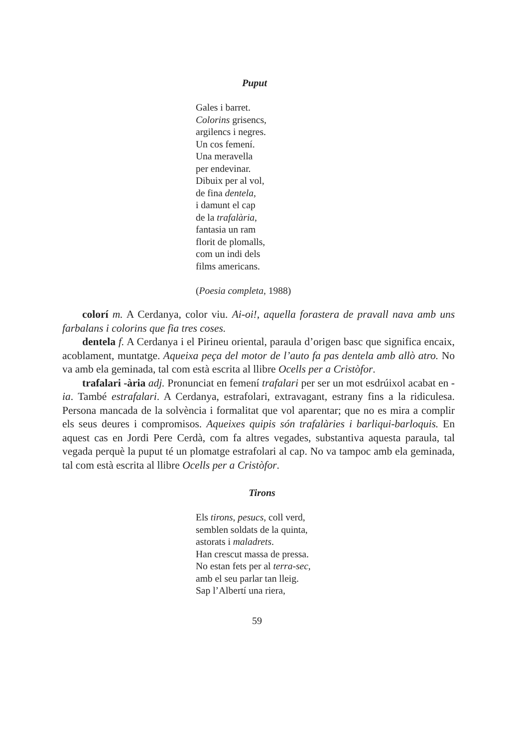Puput
Gales i barret.
Colorins grisencs,
argilencs i negres.
Un cos femení.
Una meravella
per endevinar.
Dibuix per al vol,
de fina dentela,
i damunt el cap
de la trafalària,
fantasia un ram
florit de plomalls,
com un indi dels
films americans.
(Poesia completa, 1988)
colorí m. A Cerdanya, color viu. Ai-oi!, aquella forastera de pravall nava amb uns farbalans i colorins que fia tres coses.
dentela f. A Cerdanya i el Pirineu oriental, paraula d’origen basc que significa encaix, acoblament, muntatge. Aqueixa peça del motor de l’auto fa pas dentela amb allò atro. No va amb ela geminada, tal com està escrita al llibre Ocells per a Cristòfor.
trafalari -ària adj. Pronunciat en femení trafalari per ser un mot esdrúixol acabat en -ia. També estrafalari. A Cerdanya, estrafolari, extravagant, estrany fins a la ridiculesa. Persona mancada de la solvència i formalitat que vol aparentar; que no es mira a complir els seus deures i compromisos. Aqueixes quipis són trafalàries i barliqui-barloquis. En aquest cas en Jordi Pere Cerdà, com fa altres vegades, substantiva aquesta paraula, tal vegada perquè la puput té un plomatge estrafolari al cap. No va tampoc amb ela geminada, tal com està escrita al llibre Ocells per a Cristòfor.
Tirons
Els tirons, pesucs, coll verd,
semblen soldats de la quinta,
astorats i maladrets.
Han crescut massa de pressa.
No estan fets per al terra-sec,
amb el seu parlar tan lleig.
Sap l’Albertí una riera,
59